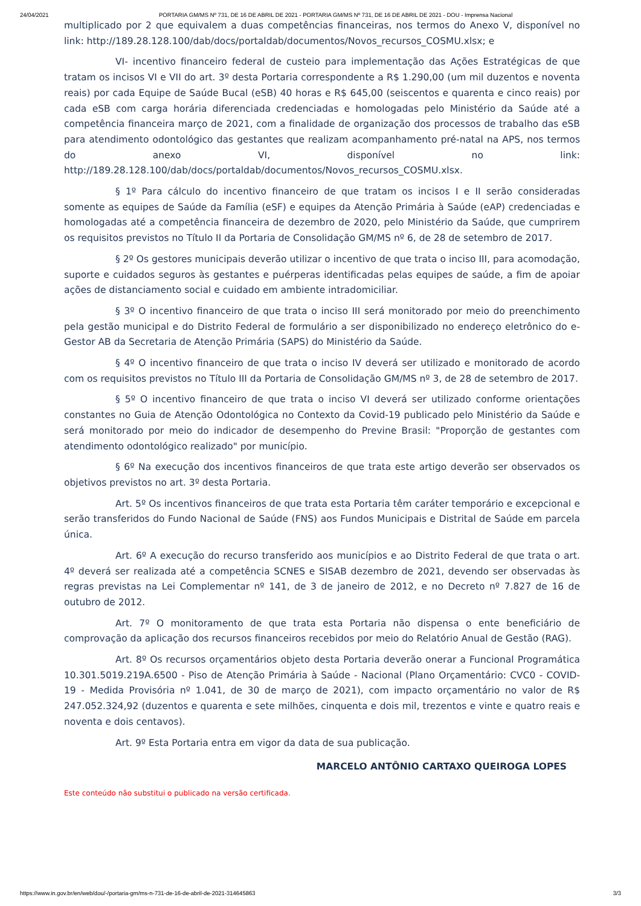24/04/2021 PORTARIA GM/MS Nº 731, DE 16 DE ABRIL DE 2021 - PORTARIA GM/MS Nº 731, DE 16 DE ABRIL DE 2021 - DOU - Imprensa Nacional
multiplicado por 2 que equivalem a duas competências financeiras, nos termos do Anexo V, disponível no link: http://189.28.128.100/dab/docs/portaldab/documentos/Novos_recursos_COSMU.xlsx; e
VI- incentivo financeiro federal de custeio para implementação das Ações Estratégicas de que tratam os incisos VI e VII do art. 3º desta Portaria correspondente a R$ 1.290,00 (um mil duzentos e noventa reais) por cada Equipe de Saúde Bucal (eSB) 40 horas e R$ 645,00 (seiscentos e quarenta e cinco reais) por cada eSB com carga horária diferenciada credenciadas e homologadas pelo Ministério da Saúde até a competência financeira março de 2021, com a finalidade de organização dos processos de trabalho das eSB para atendimento odontológico das gestantes que realizam acompanhamento pré-natal na APS, nos termos do anexo VI, disponível no link: http://189.28.128.100/dab/docs/portaldab/documentos/Novos_recursos_COSMU.xlsx.
§ 1º Para cálculo do incentivo financeiro de que tratam os incisos I e II serão consideradas somente as equipes de Saúde da Família (eSF) e equipes da Atenção Primária à Saúde (eAP) credenciadas e homologadas até a competência financeira de dezembro de 2020, pelo Ministério da Saúde, que cumprirem os requisitos previstos no Título II da Portaria de Consolidação GM/MS nº 6, de 28 de setembro de 2017.
§ 2º Os gestores municipais deverão utilizar o incentivo de que trata o inciso III, para acomodação, suporte e cuidados seguros às gestantes e puérperas identificadas pelas equipes de saúde, a fim de apoiar ações de distanciamento social e cuidado em ambiente intradomiciliar.
§ 3º O incentivo financeiro de que trata o inciso III será monitorado por meio do preenchimento pela gestão municipal e do Distrito Federal de formulário a ser disponibilizado no endereço eletrônico do e-Gestor AB da Secretaria de Atenção Primária (SAPS) do Ministério da Saúde.
§ 4º O incentivo financeiro de que trata o inciso IV deverá ser utilizado e monitorado de acordo com os requisitos previstos no Título III da Portaria de Consolidação GM/MS nº 3, de 28 de setembro de 2017.
§ 5º O incentivo financeiro de que trata o inciso VI deverá ser utilizado conforme orientações constantes no Guia de Atenção Odontológica no Contexto da Covid-19 publicado pelo Ministério da Saúde e será monitorado por meio do indicador de desempenho do Previne Brasil: "Proporção de gestantes com atendimento odontológico realizado" por município.
§ 6º Na execução dos incentivos financeiros de que trata este artigo deverão ser observados os objetivos previstos no art. 3º desta Portaria.
Art. 5º Os incentivos financeiros de que trata esta Portaria têm caráter temporário e excepcional e serão transferidos do Fundo Nacional de Saúde (FNS) aos Fundos Municipais e Distrital de Saúde em parcela única.
Art. 6º A execução do recurso transferido aos municípios e ao Distrito Federal de que trata o art. 4º deverá ser realizada até a competência SCNES e SISAB dezembro de 2021, devendo ser observadas às regras previstas na Lei Complementar nº 141, de 3 de janeiro de 2012, e no Decreto nº 7.827 de 16 de outubro de 2012.
Art. 7º O monitoramento de que trata esta Portaria não dispensa o ente beneficiário de comprovação da aplicação dos recursos financeiros recebidos por meio do Relatório Anual de Gestão (RAG).
Art. 8º Os recursos orçamentários objeto desta Portaria deverão onerar a Funcional Programática 10.301.5019.219A.6500 - Piso de Atenção Primária à Saúde - Nacional (Plano Orçamentário: CVC0 - COVID-19 - Medida Provisória nº 1.041, de 30 de março de 2021), com impacto orçamentário no valor de R$ 247.052.324,92 (duzentos e quarenta e sete milhões, cinquenta e dois mil, trezentos e vinte e quatro reais e noventa e dois centavos).
Art. 9º Esta Portaria entra em vigor da data de sua publicação.
MARCELO ANTÔNIO CARTAXO QUEIROGA LOPES
Este conteúdo não substitui o publicado na versão certificada.
https://www.in.gov.br/en/web/dou/-/portaria-gm/ms-n-731-de-16-de-abril-de-2021-314645863 3/3